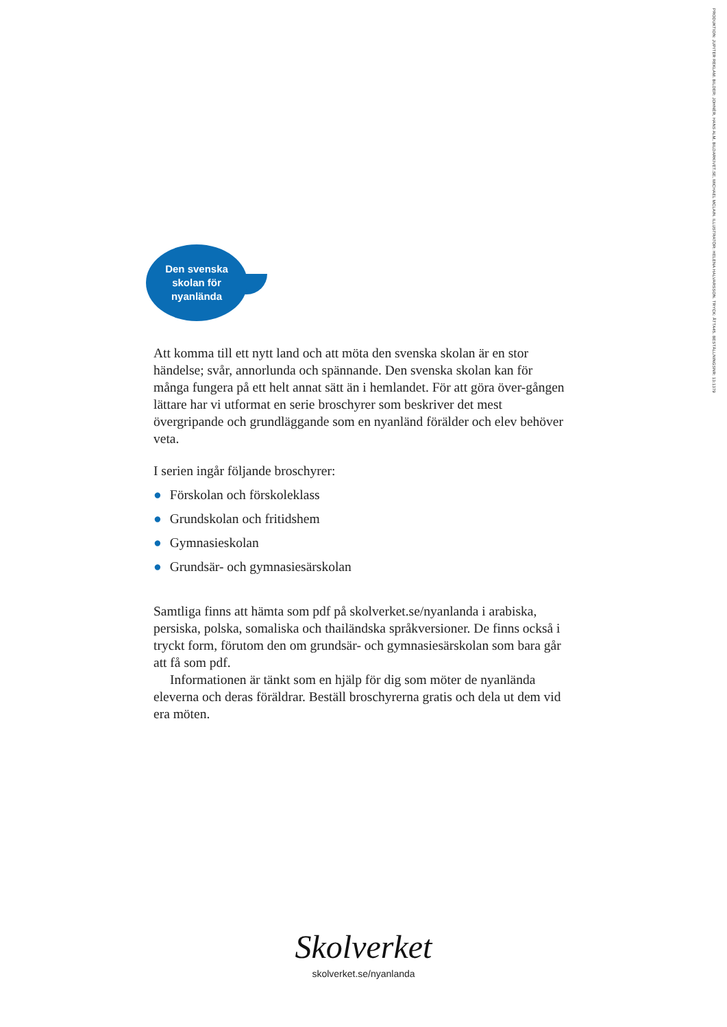PRODUKTION: JUPITER REKLAM. BILDER: JOHNÉR, HANS ALM, BILDARKIVET.SE, MICHAEL MCLAIN. ILLUSTRATÖR: HELENA HALVARSSON. TRYCK: ÅTTA45. BESTÄLLNINGSNR: 13:1379
Den svenska
skolan för
nyanlända
Att komma till ett nytt land och att möta den svenska skolan är en stor händelse; svår, annorlunda och spännande. Den svenska skolan kan för många fungera på ett helt annat sätt än i hemlandet. För att göra över-gången lättare har vi utformat en serie broschyrer som beskriver det mest övergripande och grundläggande som en nyanländ förälder och elev behöver veta.
I serien ingår följande broschyrer:
● Förskolan och förskoleklass
● Grundskolan och fritidshem
● Gymnasieskolan
● Grundsär- och gymnasiesärskolan
Samtliga finns att hämta som pdf på skolverket.se/nyanlanda i arabiska, persiska, polska, somaliska och thailändska språkversioner. De finns också i tryckt form, förutom den om grundsär- och gymnasiesärskolan som bara går att få som pdf.
Informationen är tänkt som en hjälp för dig som möter de nyanlända eleverna och deras föräldrar. Beställ broschyrerna gratis och dela ut dem vid era möten.
Skolverket
skolverket.se/nyanlanda